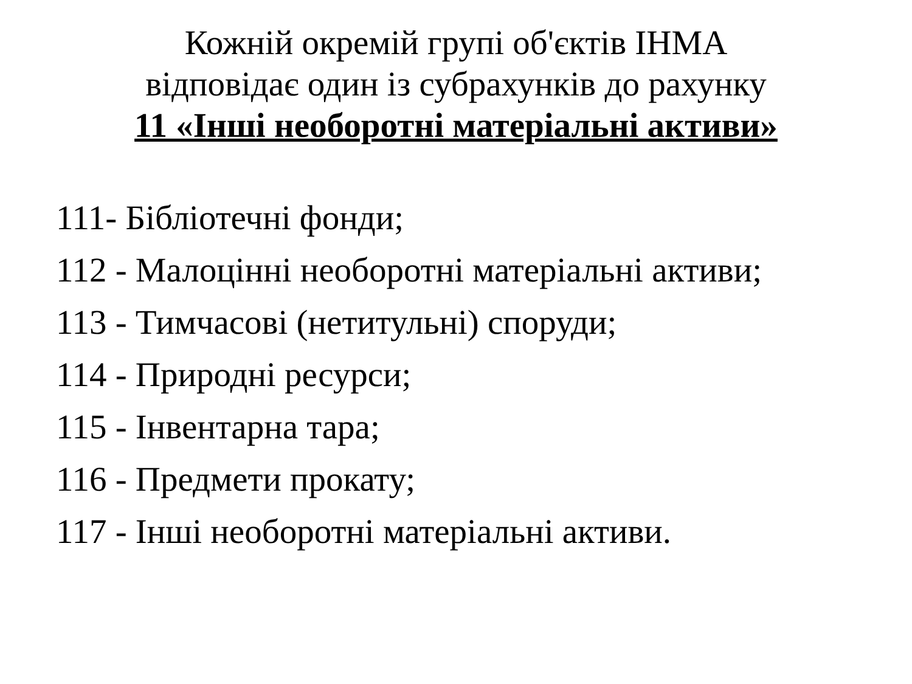Кожній окремій групі об'єктів ІНМА
відповідає один із субрахунків до рахунку
11 «Інші необоротні матеріальні активи»
111- Бібліотечні фонди;
112 - Малоцінні необоротні матеріальні активи;
113 - Тимчасові (нетитульні) споруди;
114 - Природні ресурси;
115 - Інвентарна тара;
116 - Предмети прокату;
117 - Інші необоротні матеріальні активи.